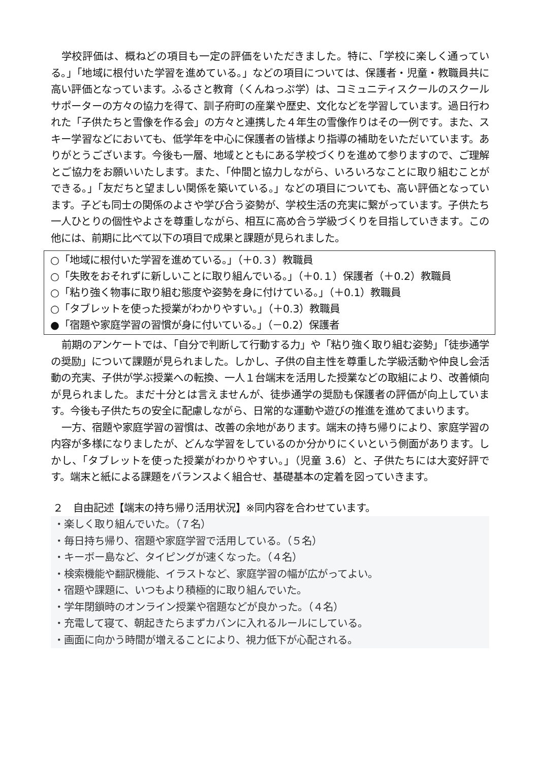学校評価は、概ねどの項目も一定の評価をいただきました。特に、「学校に楽しく通っている。」「地域に根付いた学習を進めている。」などの項目については、保護者・児童・教職員共に高い評価となっています。ふるさと教育（くんねっぷ学）は、コミュニティスクールのスクールサポーターの方々の協力を得て、訓子府町の産業や歴史、文化などを学習しています。過日行われた「子供たちと雪像を作る会」の方々と連携した４年生の雪像作りはその一例です。また、スキー学習などにおいても、低学年を中心に保護者の皆様より指導の補助をいただいています。ありがとうございます。今後も一層、地域とともにある学校づくりを進めて参りますので、ご理解とご協力をお願いいたします。また、「仲間と協力しながら、いろいろなことに取り組むことができる。」「友だちと望ましい関係を築いている。」などの項目についても、高い評価となっています。子ども同士の関係のよさや学び合う姿勢が、学校生活の充実に繋がっています。子供たち一人ひとりの個性やよさを尊重しながら、相互に高め合う学級づくりを目指していきます。この他には、前期に比べて以下の項目で成果と課題が見られました。
○「地域に根付いた学習を進めている。」（＋0.３）教職員
○「失敗をおそれずに新しいことに取り組んでいる。」（＋0.１）保護者（＋0.2）教職員
○「粘り強く物事に取り組む態度や姿勢を身に付けている。」（＋0.1）教職員
○「タブレットを使った授業がわかりやすい。」（＋0.3）教職員
●「宿題や家庭学習の習慣が身に付いている。」（－0.2）保護者
前期のアンケートでは、「自分で判断して行動する力」や「粘り強く取り組む姿勢」「徒歩通学の奨励」について課題が見られました。しかし、子供の自主性を尊重した学級活動や仲良し会活動の充実、子供が学ぶ授業への転換、一人１台端末を活用した授業などの取組により、改善傾向が見られました。まだ十分とは言えませんが、徒歩通学の奨励も保護者の評価が向上しています。今後も子供たちの安全に配慮しながら、日常的な運動や遊びの推進を進めてまいります。
一方、宿題や家庭学習の習慣は、改善の余地があります。端末の持ち帰りにより、家庭学習の内容が多様になりましたが、どんな学習をしているのか分かりにくいという側面があります。しかし、「タブレットを使った授業がわかりやすい。」（児童 3.6）と、子供たちには大変好評です。端末と紙による課題をバランスよく組合せ、基礎基本の定着を図っていきます。
２　自由記述【端末の持ち帰り活用状況】※同内容を合わせています。
・楽しく取り組んでいた。（７名）
・毎日持ち帰り、宿題や家庭学習で活用している。（５名）
・キーボー島など、タイピングが速くなった。（４名）
・検索機能や翻訳機能、イラストなど、家庭学習の幅が広がってよい。
・宿題や課題に、いつもより積極的に取り組んでいた。
・学年閉鎖時のオンライン授業や宿題などが良かった。（４名）
・充電して寝て、朝起きたらまずカバンに入れるルールにしている。
・画面に向かう時間が増えることにより、視力低下が心配される。